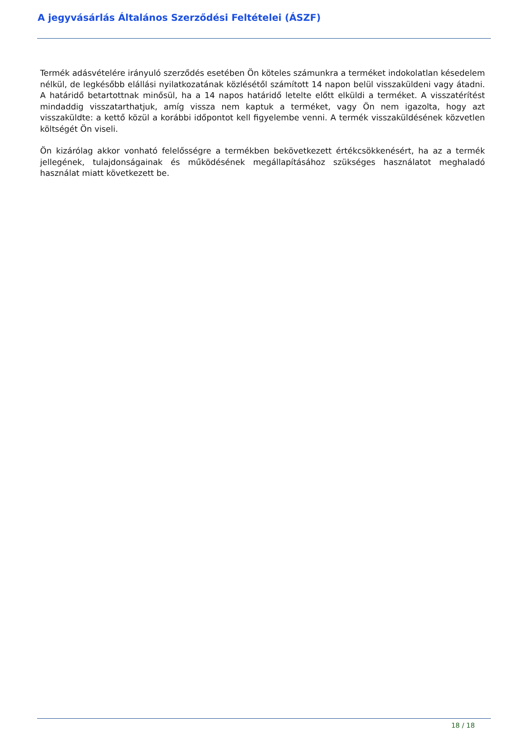A jegyvásárlás Általános Szerződési Feltételei (ÁSZF)
Termék adásvételére irányuló szerződés esetében Ön köteles számunkra a terméket indokolatlan késedelem nélkül, de legkésőbb elállási nyilatkozatának közlésétől számított 14 napon belül visszaküldeni vagy átadni. A határidő betartottnak minősül, ha a 14 napos határidő letelte előtt elküldi a terméket. A visszatérítést mindaddig visszatarthatjuk, amíg vissza nem kaptuk a terméket, vagy Ön nem igazolta, hogy azt visszaküldte: a kettő közül a korábbi időpontot kell figyelembe venni. A termék visszaküldésének közvetlen költségét Ön viseli.
Ön kizárólag akkor vonható felelősségre a termékben bekövetkezett értékcsökkenésért, ha az a termék jellegének, tulajdonságainak és működésének megállapításához szükséges használatot meghaladó használat miatt következett be.
18 / 18